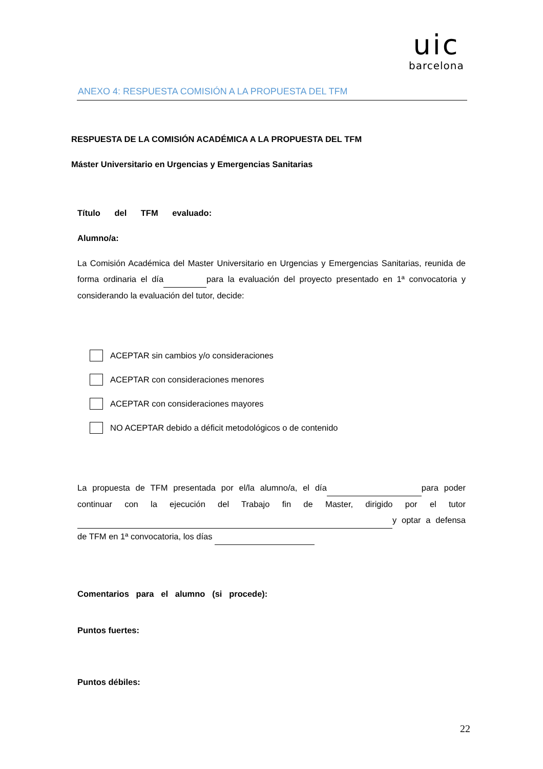uic
barcelona
ANEXO 4: RESPUESTA COMISIÓN A LA PROPUESTA DEL TFM
RESPUESTA DE LA COMISIÓN ACADÉMICA A LA PROPUESTA DEL TFM
Máster Universitario en Urgencias y Emergencias Sanitarias
Título del TFM evaluado:
Alumno/a:
La Comisión Académica del Master Universitario en Urgencias y Emergencias Sanitarias, reunida de forma ordinaria el día para la evaluación del proyecto presentado en 1ª convocatoria y considerando la evaluación del tutor, decide:
ACEPTAR sin cambios y/o consideraciones
ACEPTAR con consideraciones menores
ACEPTAR con consideraciones mayores
NO ACEPTAR debido a déficit metodológicos o de contenido
La propuesta de TFM presentada por el/la alumno/a, el día para poder continuar con la ejecución del Trabajo fin de Master, dirigido por el tutor y optar a defensa de TFM en 1ª convocatoria, los días
Comentarios para el alumno (si procede):
Puntos fuertes:
Puntos débiles:
22